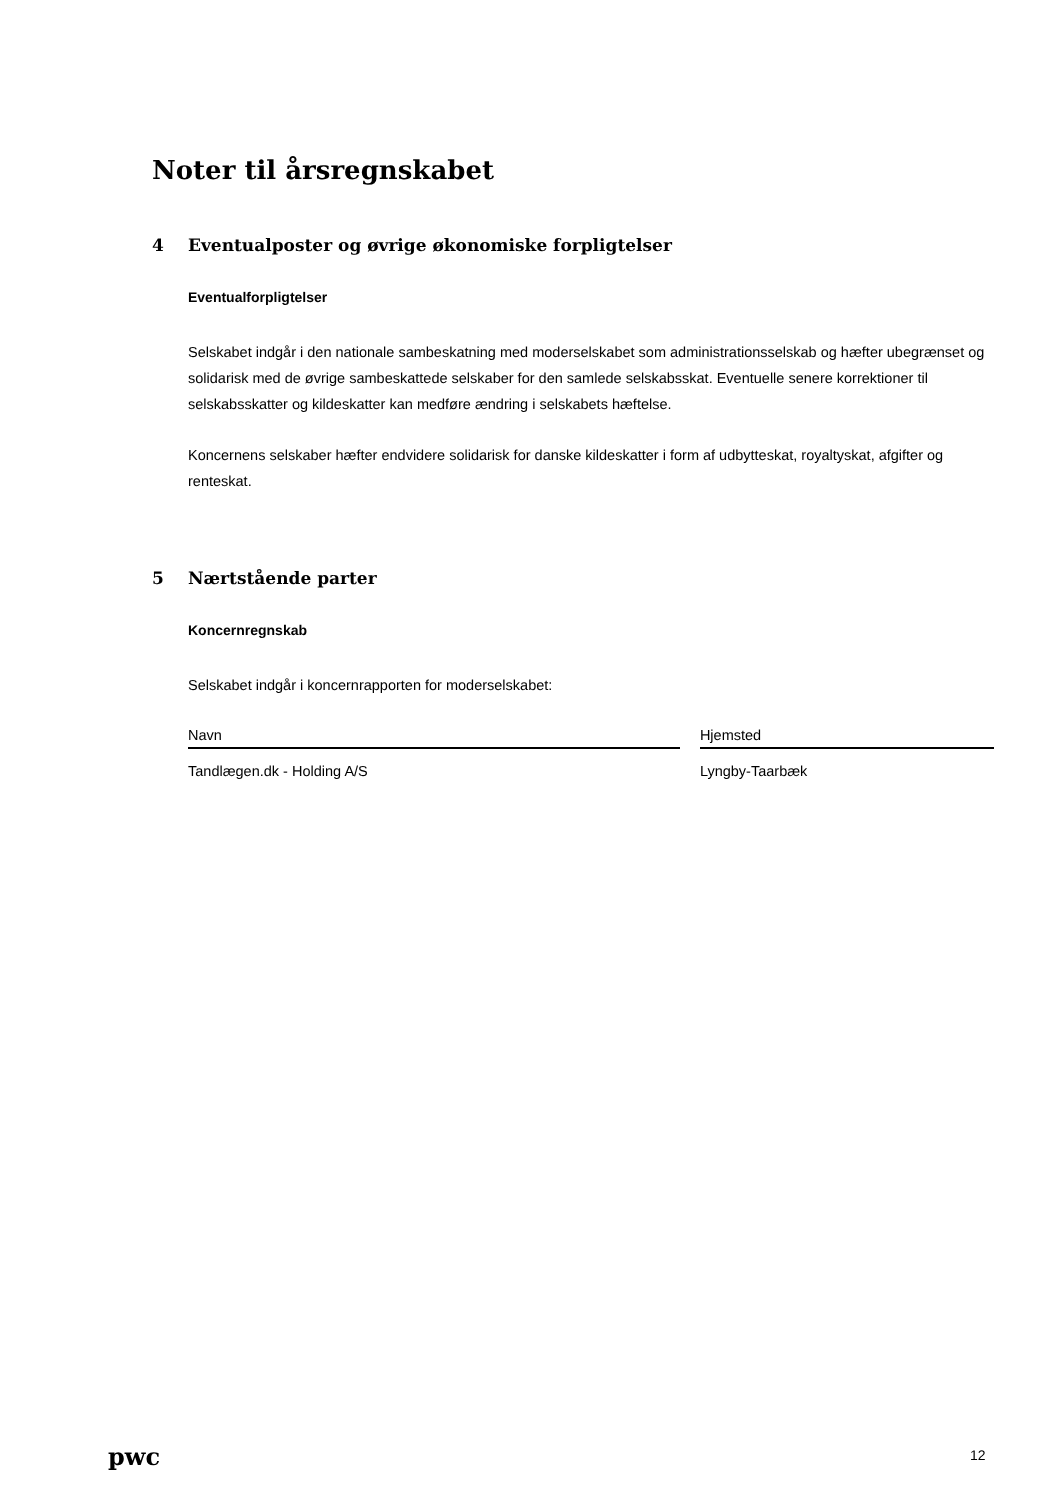Noter til årsregnskabet
4 Eventualposter og øvrige økonomiske forpligtelser
Eventualforpligtelser
Selskabet indgår i den nationale sambeskatning med moderselskabet som administrationsselskab og hæfter ubegrænset og solidarisk med de øvrige sambeskattede selskaber for den samlede selskabsskat. Eventuelle senere korrektioner til selskabsskatter og kildeskatter kan medføre ændring i selskabets hæftelse.
Koncernens selskaber hæfter endvidere solidarisk for danske kildeskatter i form af udbytteskat, royaltyskat, afgifter og renteskat.
5 Nærtstående parter
Koncernregnskab
Selskabet indgår i koncernrapporten for moderselskabet:
| Navn | Hjemsted |
| --- | --- |
| Tandlægen.dk - Holding A/S | Lyngby-Taarbæk |
pwc 12